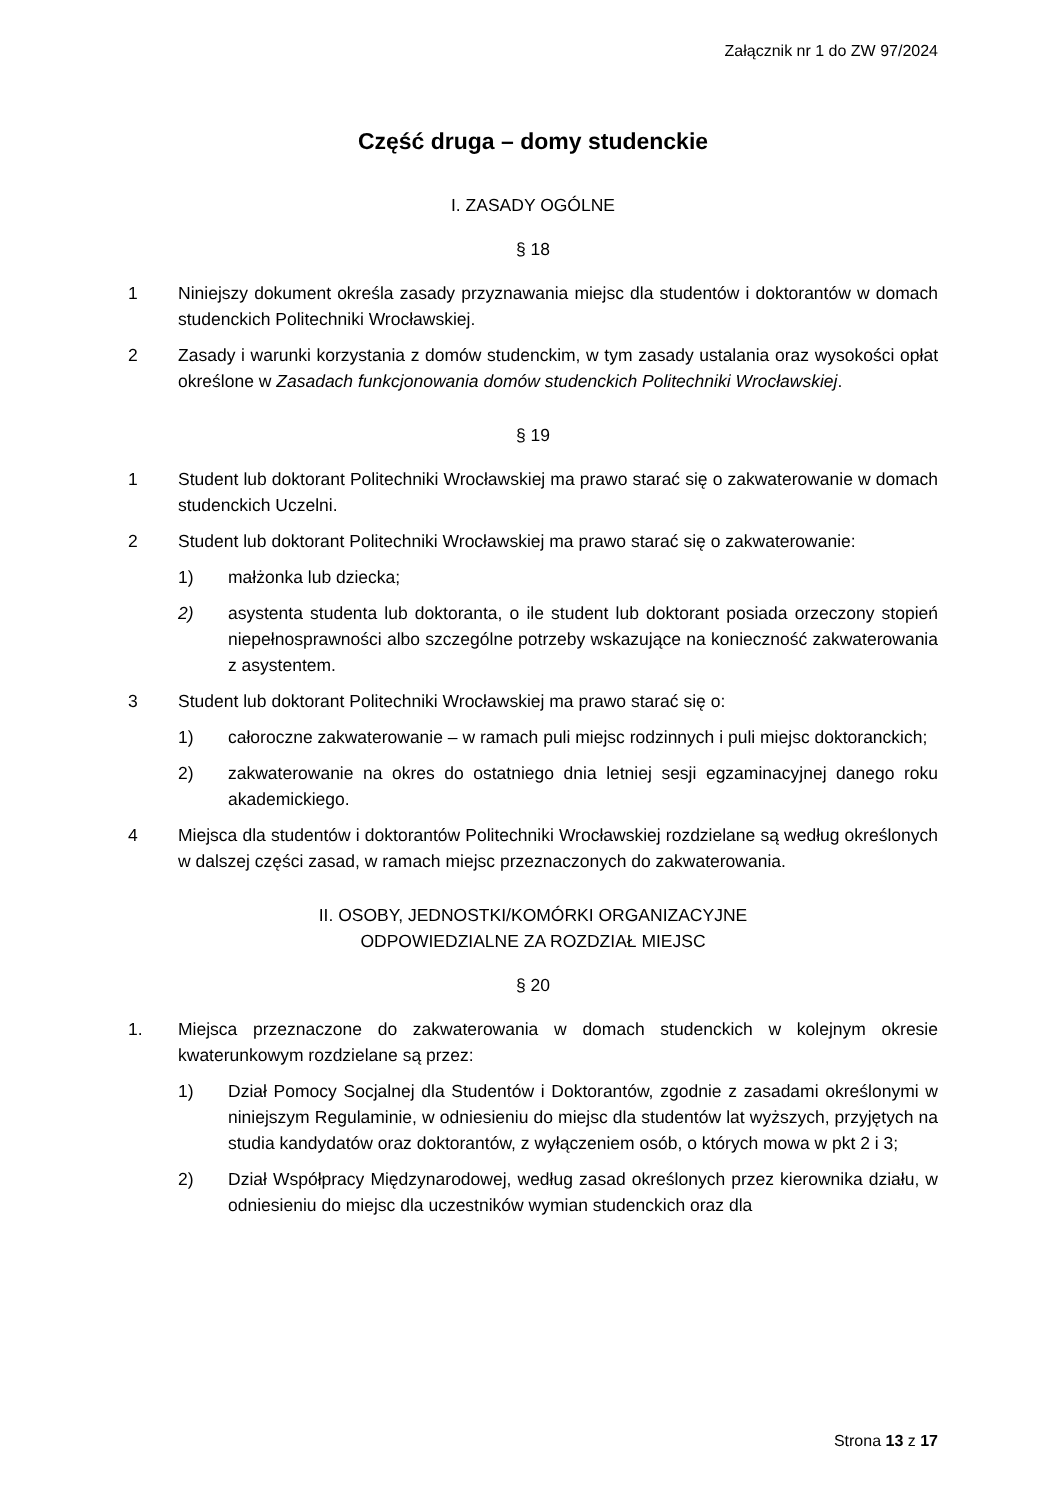Załącznik nr 1 do ZW 97/2024
Część druga – domy studenckie
I. ZASADY OGÓLNE
§ 18
1 Niniejszy dokument określa zasady przyznawania miejsc dla studentów i doktorantów w domach studenckich Politechniki Wrocławskiej.
2 Zasady i warunki korzystania z domów studenckim, w tym zasady ustalania oraz wysokości opłat określone w Zasadach funkcjonowania domów studenckich Politechniki Wrocławskiej.
§ 19
1 Student lub doktorant Politechniki Wrocławskiej ma prawo starać się o zakwaterowanie w domach studenckich Uczelni.
2 Student lub doktorant Politechniki Wrocławskiej ma prawo starać się o zakwaterowanie:
1) małżonka lub dziecka;
2) asystenta studenta lub doktoranta, o ile student lub doktorant posiada orzeczony stopień niepełnosprawności albo szczególne potrzeby wskazujące na konieczność zakwaterowania z asystentem.
3 Student lub doktorant Politechniki Wrocławskiej ma prawo starać się o:
1) całoroczne zakwaterowanie – w ramach puli miejsc rodzinnych i puli miejsc doktoranckich;
2) zakwaterowanie na okres do ostatniego dnia letniej sesji egzaminacyjnej danego roku akademickiego.
4 Miejsca dla studentów i doktorantów Politechniki Wrocławskiej rozdzielane są według określonych w dalszej części zasad, w ramach miejsc przeznaczonych do zakwaterowania.
II. OSOBY, JEDNOSTKI/KOMÓRKI ORGANIZACYJNE
ODPOWIEDZIALNE ZA ROZDZIAŁ MIEJSC
§ 20
1. Miejsca przeznaczone do zakwaterowania w domach studenckich w kolejnym okresie kwaterunkowym rozdzielane są przez:
1) Dział Pomocy Socjalnej dla Studentów i Doktorantów, zgodnie z zasadami określonymi w niniejszym Regulaminie, w odniesieniu do miejsc dla studentów lat wyższych, przyjętych na studia kandydatów oraz doktorantów, z wyłączeniem osób, o których mowa w pkt 2 i 3;
2) Dział Współpracy Międzynarodowej, według zasad określonych przez kierownika działu, w odniesieniu do miejsc dla uczestników wymian studenckich oraz dla
Strona 13 z 17